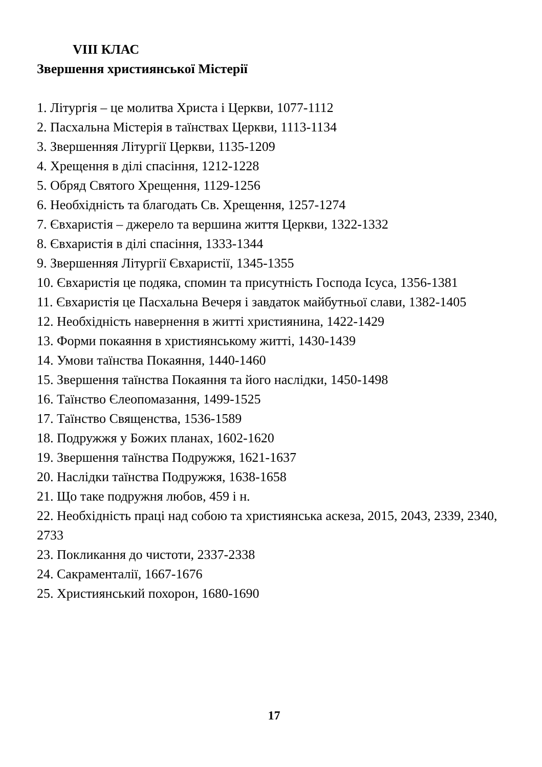VIII КЛАС
Звершення християнської Містерії
1. Літургія – це молитва Христа і Церкви, 1077-1112
2. Пасхальна Містерія в таїнствах Церкви, 1113-1134
3. Звершенняя Літургії Церкви, 1135-1209
4. Хрещення в ділі спасіння, 1212-1228
5. Обряд Святого Хрещення, 1129-1256
6. Необхідність та благодать Св. Хрещення, 1257-1274
7. Євхаристія – джерело та вершина життя Церкви, 1322-1332
8. Євхаристія в ділі спасіння, 1333-1344
9. Звершенняя Літургії Євхаристії, 1345-1355
10. Євхаристія це подяка, спомин та присутність Господа Ісуса, 1356-1381
11. Євхаристія це Пасхальна Вечеря і завдаток майбутньої слави, 1382-1405
12. Необхідність навернення в житті християнина, 1422-1429
13. Форми покаяння в християнському житті, 1430-1439
14. Умови таїнства Покаяння, 1440-1460
15. Звершення таїнства Покаяння та його наслідки, 1450-1498
16. Таїнство Єлеопомазання, 1499-1525
17. Таїнство Священства, 1536-1589
18. Подружжя у Божих планах, 1602-1620
19. Звершення таїнства Подружжя, 1621-1637
20. Наслідки таїнства Подружжя, 1638-1658
21. Що таке подружня любов, 459 і н.
22. Необхідність праці над собою та християнська аскеза, 2015, 2043, 2339, 2340, 2733
23. Покликання до чистоти, 2337-2338
24. Сакраменталії, 1667-1676
25. Християнський похорон, 1680-1690
17